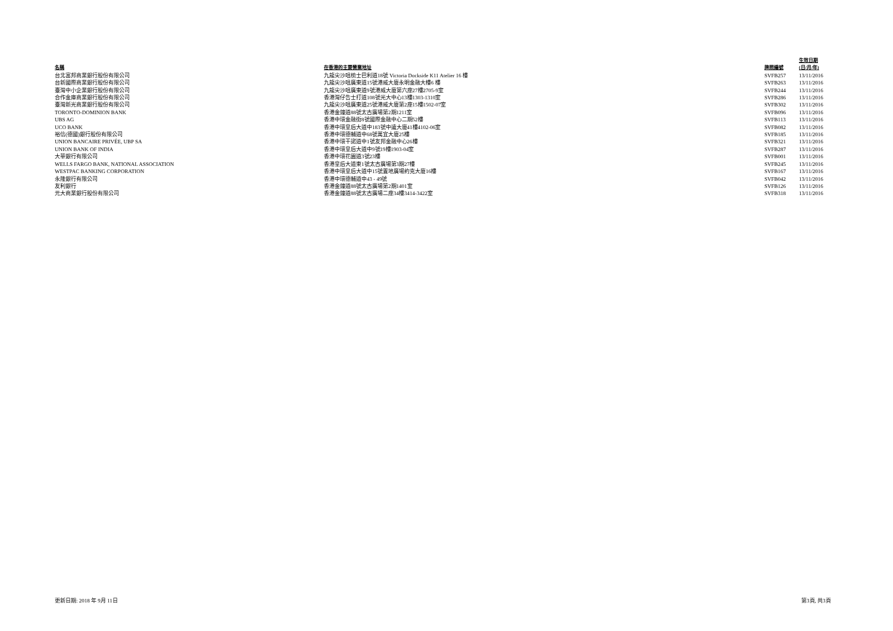| 名稱 | 在香港的主要營業地址 | 牌照編號 | 生效日期 (日/月/年) |
| --- | --- | --- | --- |
| 台北富邦商業銀行股份有限公司 | 九龍尖沙咀梳士巴利道18號 Victoria Dockside K11 Atelier 16 樓 | SVFB257 | 13/11/2016 |
| 台新國際商業銀行股份有限公司 | 九龍尖沙咀廣東道15號港威大廈永明金融大樓6 樓 | SVFB263 | 13/11/2016 |
| 臺灣中小企業銀行股份有限公司 | 九龍尖沙咀廣東道9號港威大廈第六座27樓2705-9室 | SVFB244 | 13/11/2016 |
| 合作金庫商業銀行股份有限公司 | 香港灣仔告士打道108號光大中心13樓1303-1310室 | SVFB286 | 13/11/2016 |
| 臺灣新光商業銀行股份有限公司 | 九龍尖沙咀廣東道25號港威大廈第2座15樓1502-07室 | SVFB302 | 13/11/2016 |
| TORONTO-DOMINION BANK | 香港金鐘道88號太古廣場第2期1211室 | SVFB096 | 13/11/2016 |
| UBS AG | 香港中環金融街8號國際金融中心二期52樓 | SVFB113 | 13/11/2016 |
| UCO BANK | 香港中環皇后大道中183號中遠大廈41樓4102-06室 | SVFB082 | 13/11/2016 |
| 裕信(德國)銀行股份有限公司 | 香港中環德輔道中68號萬宜大廈25樓 | SVFB185 | 13/11/2016 |
| UNION BANCAIRE PRIVÉE, UBP SA | 香港中環干諾道中1號友邦金融中心26樓 | SVFB321 | 13/11/2016 |
| UNION BANK OF INDIA | 香港中環皇后大道中9號19樓1903-04室 | SVFB287 | 13/11/2016 |
| 大華銀行有限公司 | 香港中環花園道3號23樓 | SVFB001 | 13/11/2016 |
| WELLS FARGO BANK, NATIONAL ASSOCIATION | 香港皇后大道東1號太古廣場第3期27樓 | SVFB245 | 13/11/2016 |
| WESTPAC BANKING CORPORATION | 香港中環皇后大道中15號置地廣場約克大廈16樓 | SVFB167 | 13/11/2016 |
| 永隆銀行有限公司 | 香港中環德輔道中43 - 49號 | SVFB042 | 13/11/2016 |
| 友利銀行 | 香港金鐘道88號太古廣場第2期1401室 | SVFB126 | 13/11/2016 |
| 元大商業銀行股份有限公司 | 香港金鐘道88號太古廣場二座34樓3414-3422室 | SVFB318 | 13/11/2016 |
更新日期: 2018 年 9月 11日 第3頁, 共3頁